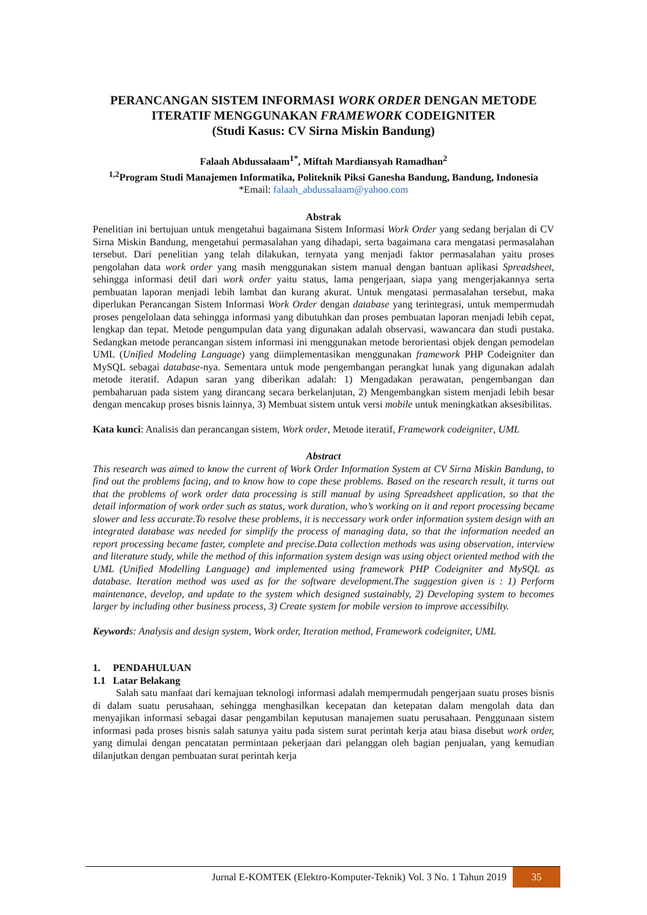PERANCANGAN SISTEM INFORMASI WORK ORDER DENGAN METODE ITERATIF MENGGUNAKAN FRAMEWORK CODEIGNITER
(Studi Kasus: CV Sirna Miskin Bandung)
Falaah Abdussalaam<sup>1*</sup>, Miftah Mardiansyah Ramadhan<sup>2</sup>
<sup>1,2</sup>Program Studi Manajemen Informatika, Politeknik Piksi Ganesha Bandung, Bandung, Indonesia
*Email: falaah_abdussalaam@yahoo.com
Abstrak
Penelitian ini bertujuan untuk mengetahui bagaimana Sistem Informasi Work Order yang sedang berjalan di CV Sirna Miskin Bandung, mengetahui permasalahan yang dihadapi, serta bagaimana cara mengatasi permasalahan tersebut. Dari penelitian yang telah dilakukan, ternyata yang menjadi faktor permasalahan yaitu proses pengolahan data work order yang masih menggunakan sistem manual dengan bantuan aplikasi Spreadsheet, sehingga informasi detil dari work order yaitu status, lama pengerjaan, siapa yang mengerjakannya serta pembuatan laporan menjadi lebih lambat dan kurang akurat. Untuk mengatasi permasalahan tersebut, maka diperlukan Perancangan Sistem Informasi Work Order dengan database yang terintegrasi, untuk mempermudah proses pengelolaan data sehingga informasi yang dibutuhkan dan proses pembuatan laporan menjadi lebih cepat, lengkap dan tepat. Metode pengumpulan data yang digunakan adalah observasi, wawancara dan studi pustaka. Sedangkan metode perancangan sistem informasi ini menggunakan metode berorientasi objek dengan pemodelan UML (Unified Modeling Language) yang diimplementasikan menggunakan framework PHP Codeigniter dan MySQL sebagai database-nya. Sementara untuk mode pengembangan perangkat lunak yang digunakan adalah metode iteratif. Adapun saran yang diberikan adalah: 1) Mengadakan perawatan, pengembangan dan pembaharuan pada sistem yang dirancang secara berkelanjutan, 2) Mengembangkan sistem menjadi lebih besar dengan mencakup proses bisnis lainnya, 3) Membuat sistem untuk versi mobile untuk meningkatkan aksesibilitas.
Kata kunci: Analisis dan perancangan sistem, Work order, Metode iteratif, Framework codeigniter, UML
Abstract
This research was aimed to know the current of Work Order Information System at CV Sirna Miskin Bandung, to find out the problems facing, and to know how to cope these problems. Based on the research result, it turns out that the problems of work order data processing is still manual by using Spreadsheet application, so that the detail information of work order such as status, work duration, who’s working on it and report processing became slower and less accurate.To resolve these problems, it is neccessary work order information system design with an integrated database was needed for simplify the process of managing data, so that the information needed an report processing became faster, complete and precise.Data collection methods was using observation, interview and literature study, while the method of this information system design was using object oriented method with the UML (Unified Modelling Language) and implemented using framework PHP Codeigniter and MySQL as database. Iteration method was used as for the software development.The suggestion given is : 1) Perform maintenance, develop, and update to the system which designed sustainably, 2) Developing system to becomes larger by including other business process, 3) Create system for mobile version to improve accessibilty.
Keywords: Analysis and design system, Work order, Iteration method, Framework codeigniter, UML
1. PENDAHULUAN
1.1 Latar Belakang
Salah satu manfaat dari kemajuan teknologi informasi adalah mempermudah pengerjaan suatu proses bisnis di dalam suatu perusahaan, sehingga menghasilkan kecepatan dan ketepatan dalam mengolah data dan menyajikan informasi sebagai dasar pengambilan keputusan manajemen suatu perusahaan. Penggunaan sistem informasi pada proses bisnis salah satunya yaitu pada sistem surat perintah kerja atau biasa disebut work order, yang dimulai dengan pencatatan permintaan pekerjaan dari pelanggan oleh bagian penjualan, yang kemudian dilanjutkan dengan pembuatan surat perintah kerja
Jurnal E-KOMTEK (Elektro-Komputer-Teknik) Vol. 3 No. 1 Tahun 2019 35